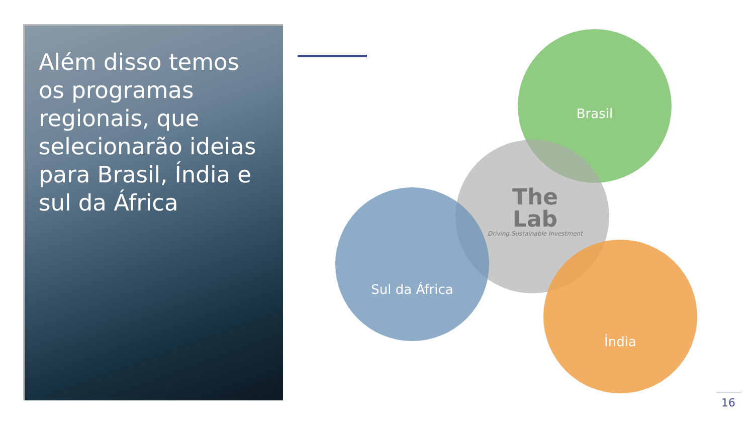Além disso temos os programas regionais, que selecionarão ideias para Brasil, Índia e sul da África
Brasil
Sul da África
Índia
The
Lab
Driving Sustainable Investment
16